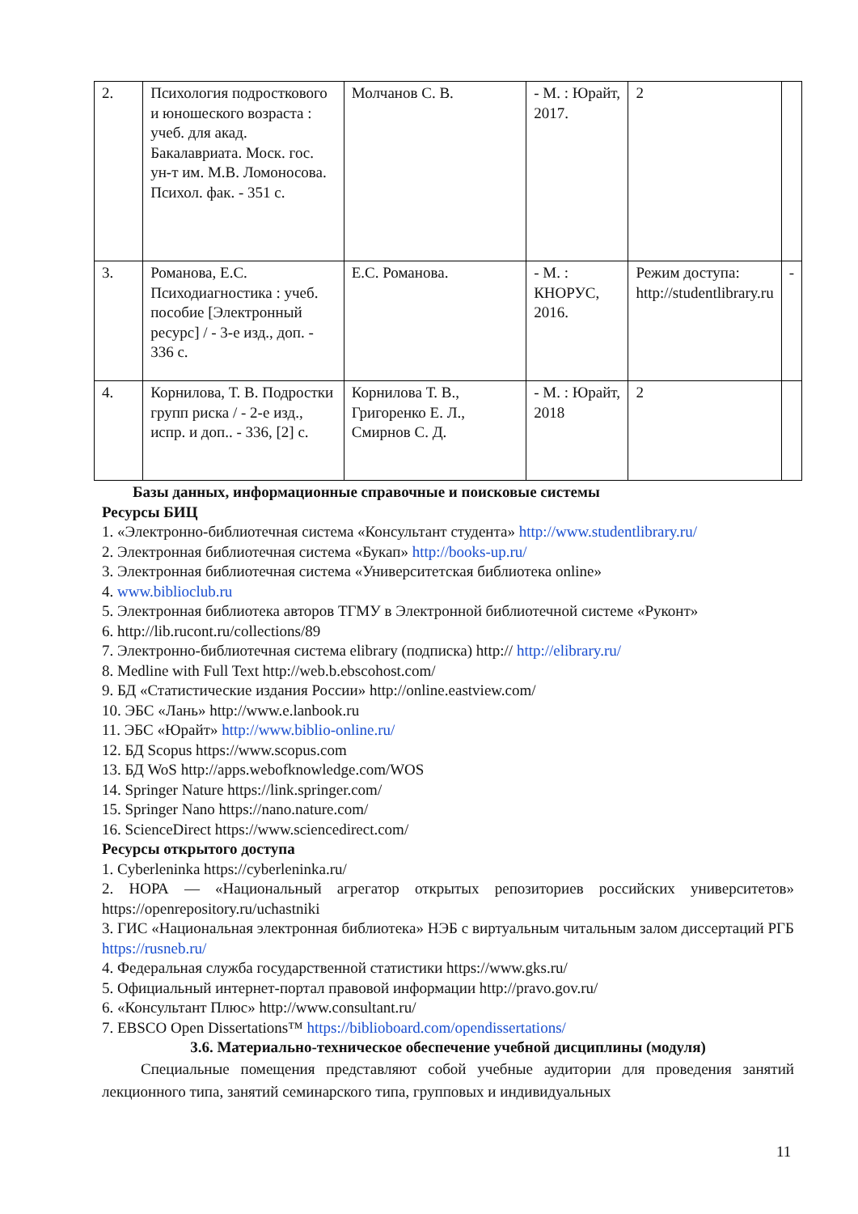| 2. | Психология подросткового и юношеского возраста : учеб. для акад. Бакалавриата. Моск. гос. ун-т им. М.В. Ломоносова. Психол. фак. - 351 с. | Молчанов С. В. | - М. : Юрайт, 2017. | 2 | |
| 3. | Романова, Е.С. Психодиагностика : учеб. пособие [Электронный ресурс] / - 3-е изд., доп. - 336 с. | Е.С. Романова. | - М. : КНОРУС, 2016. | Режим доступа: http://studentlibrary.ru | - |
| 4. | Корнилова, Т. В. Подростки групп риска / - 2-е изд., испр. и доп.. - 336, [2] с. | Корнилова Т. В., Григоренко Е. Л., Смирнов С. Д. | - М. : Юрайт, 2018 | 2 | |
Базы данных, информационные справочные и поисковые системы
Ресурсы БИЦ
1. «Электронно-библиотечная система «Консультант студента» http://www.studentlibrary.ru/
2. Электронная библиотечная система «Букап» http://books-up.ru/
3. Электронная библиотечная система «Университетская библиотека online»
4. www.biblioclub.ru
5. Электронная библиотека авторов ТГМУ в Электронной библиотечной системе «Руконт»
6. http://lib.rucont.ru/collections/89
7. Электронно-библиотечная система elibrary (подписка) http:// http://elibrary.ru/
8. Medline with Full Text http://web.b.ebscohost.com/
9. БД «Статистические издания России» http://online.eastview.com/
10. ЭБС «Лань» http://www.e.lanbook.ru
11. ЭБС «Юрайт» http://www.biblio-online.ru/
12. БД Scopus https://www.scopus.com
13. БД WoS http://apps.webofknowledge.com/WOS
14. Springer Nature https://link.springer.com/
15. Springer Nano https://nano.nature.com/
16. ScienceDirect https://www.sciencedirect.com/
Ресурсы открытого доступа
1. Cyberleninka https://cyberleninka.ru/
2. НОРА — «Национальный агрегатор открытых репозиториев российских университетов» https://openrepository.ru/uchastniki
3. ГИС «Национальная электронная библиотека» НЭБ с виртуальным читальным залом диссертаций РГБ https://rusneb.ru/
4. Федеральная служба государственной статистики https://www.gks.ru/
5. Официальный интернет-портал правовой информации http://pravo.gov.ru/
6. «Консультант Плюс» http://www.consultant.ru/
7. EBSCO Open Dissertations™ https://biblioboard.com/opendissertations/
3.6. Материально-техническое обеспечение учебной дисциплины (модуля)
Специальные помещения представляют собой учебные аудитории для проведения занятий лекционного типа, занятий семинарского типа, групповых и индивидуальных
11